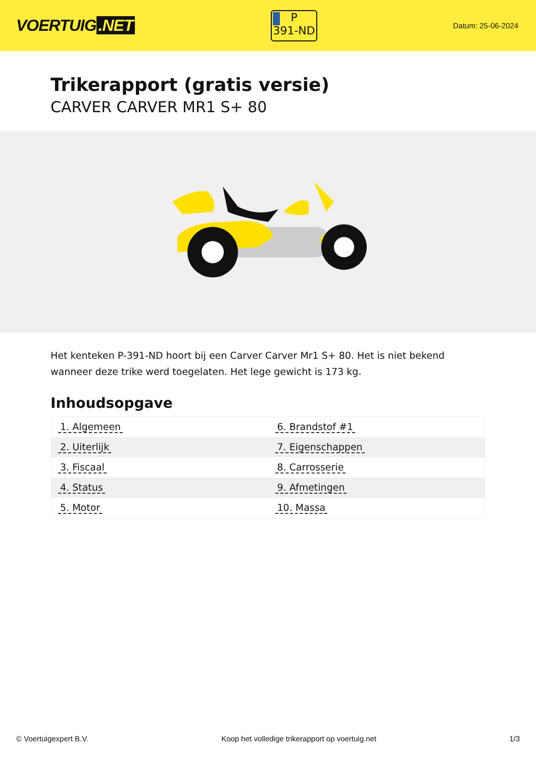VOERTUIG.NET
P
391-ND
Datum: 25-06-2024
Trikerapport (gratis versie)
CARVER CARVER MR1 S+ 80
Het kenteken P-391-ND hoort bij een Carver Carver Mr1 S+ 80. Het is niet bekend wanneer deze trike werd toegelaten. Het lege gewicht is 173 kg.
Inhoudsopgave
| 1. Algemeen | 6. Brandstof #1 |
| 2. Uiterlijk | 7. Eigenschappen |
| 3. Fiscaal | 8. Carrosserie |
| 4. Status | 9. Afmetingen |
| 5. Motor | 10. Massa |
© Voertuigexpert B.V. Koop het volledige trikerapport op voertuig.net 1/3